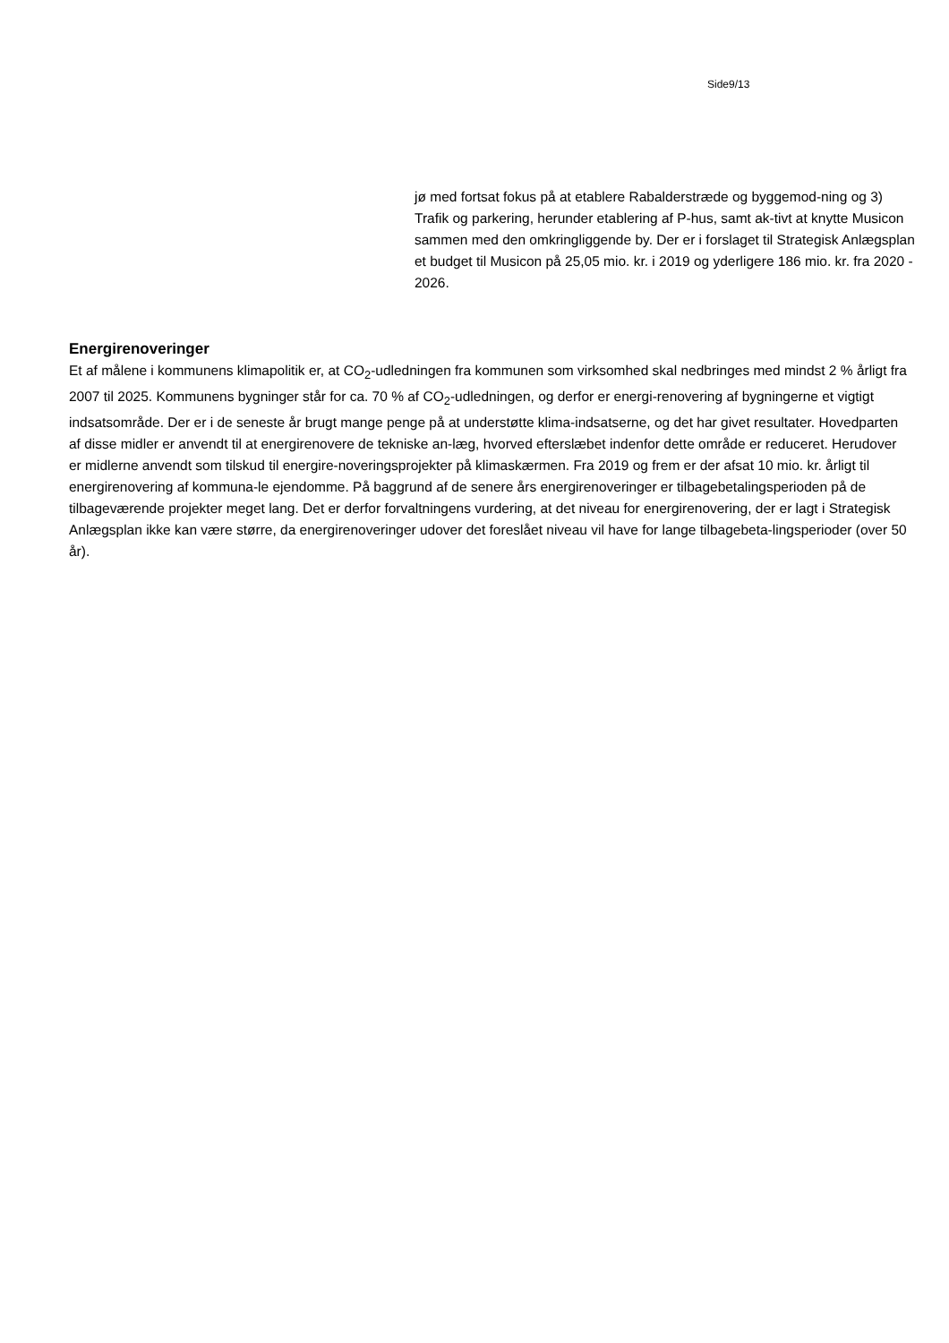Side9/13
jø med fortsat fokus på at etablere Rabalderstræde og byggemod-ning og 3) Trafik og parkering, herunder etablering af P-hus, samt ak-tivt at knytte Musicon sammen med den omkringliggende by. Der er i forslaget til Strategisk Anlægsplan et budget til Musicon på 25,05 mio. kr. i 2019 og yderligere 186 mio. kr. fra 2020 - 2026.
Energirenoveringer
Et af målene i kommunens klimapolitik er, at CO<sub>2</sub>-udledningen fra kommunen som virksomhed skal nedbringes med mindst 2 % årligt fra 2007 til 2025. Kommunens bygninger står for ca. 70 % af CO<sub>2</sub>-udledningen, og derfor er energi-renovering af bygningerne et vigtigt indsatsområde. Der er i de seneste år brugt mange penge på at understøtte klima-indsatserne, og det har givet resultater. Hovedparten af disse midler er anvendt til at energirenovere de tekniske an-læg, hvorved efterslæbet indenfor dette område er reduceret. Herudover er midlerne anvendt som tilskud til energire-noveringsprojekter på klimaskærmen. Fra 2019 og frem er der afsat 10 mio. kr. årligt til energirenovering af kommuna-le ejendomme. På baggrund af de senere års energirenoveringer er tilbagebetalingsperioden på de tilbageværende projekter meget lang. Det er derfor forvaltningens vurdering, at det niveau for energirenovering, der er lagt i Strategisk Anlægsplan ikke kan være større, da energirenoveringer udover det foreslået niveau vil have for lange tilbagebeta-lingsperioder (over 50 år).